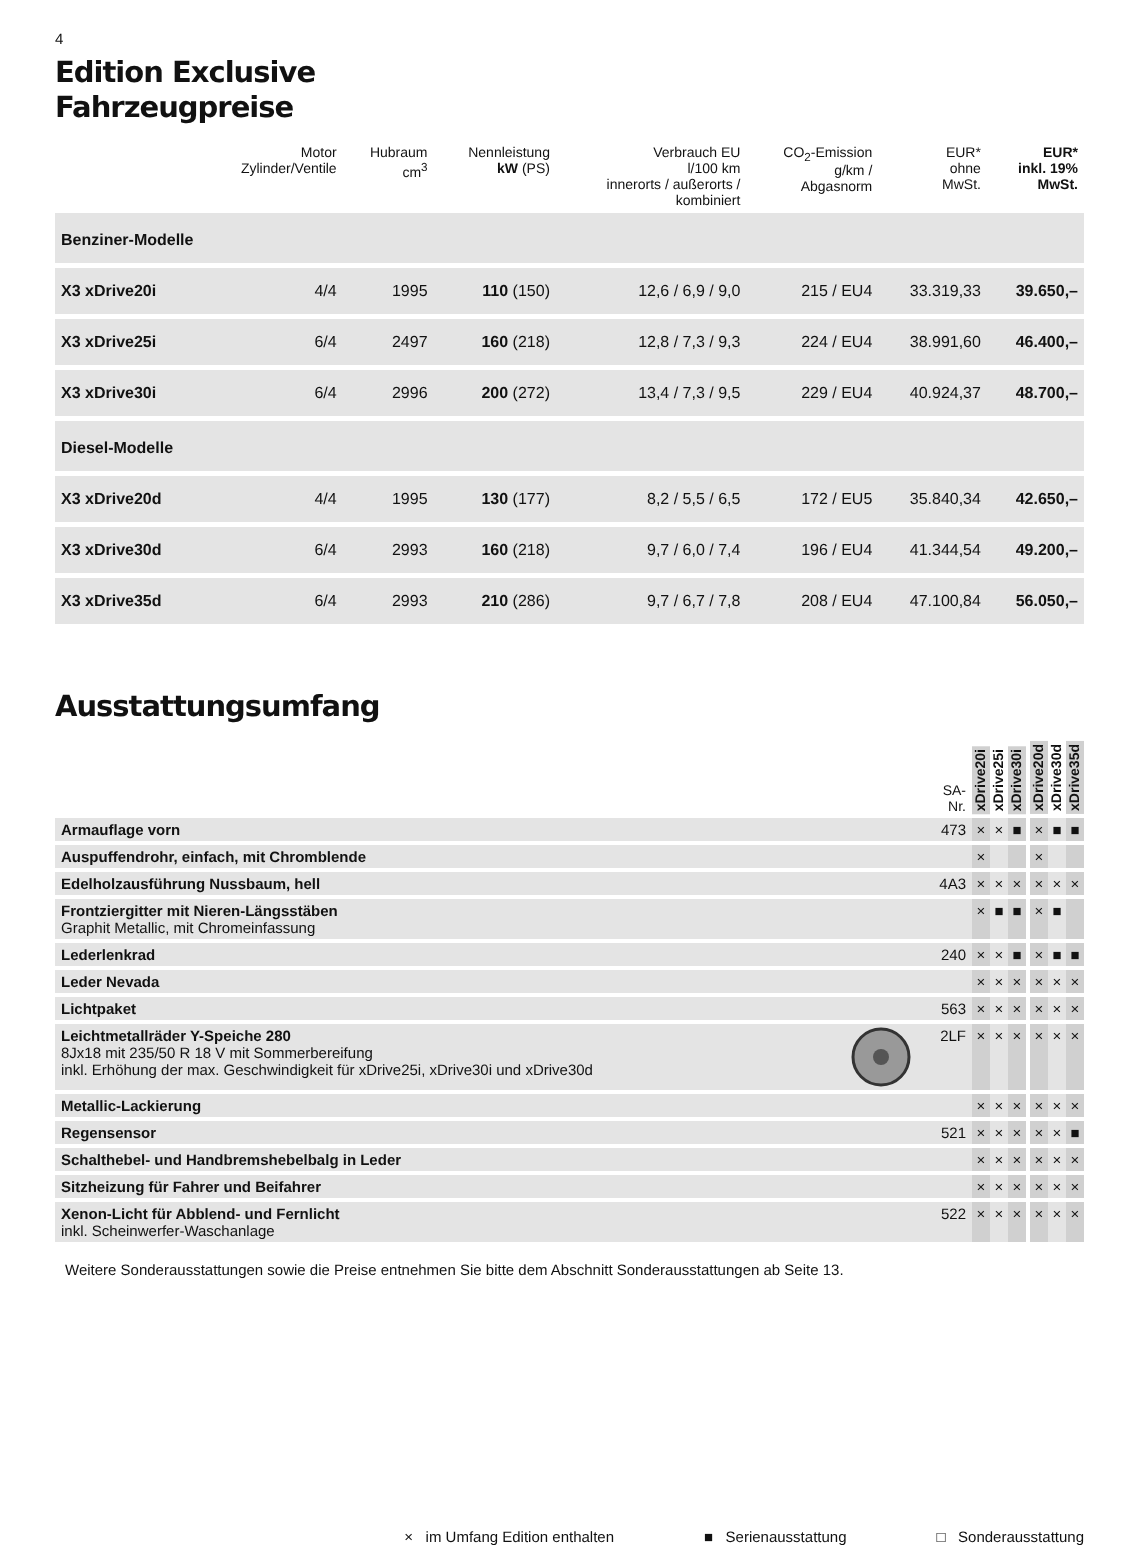4
Edition Exclusive
Fahrzeugpreise
| | Motor Zylinder/Ventile | Hubraum cm<sup>3</sup> | Nennleistung kW (PS) | Verbrauch EU l/100 km innerorts / außerorts / kombiniert | CO<sub>2</sub>-Emission g/km / Abgasnorm | EUR* ohne MwSt. | EUR* inkl. 19% MwSt. |
| --- | --- | --- | --- | --- | --- | --- | --- |
| Benziner-Modelle | | | | | | | |
| X3 xDrive20i | 4/4 | 1995 | 110 (150) | 12,6 / 6,9 / 9,0 | 215 / EU4 | 33.319,33 | 39.650,– |
| X3 xDrive25i | 6/4 | 2497 | 160 (218) | 12,8 / 7,3 / 9,3 | 224 / EU4 | 38.991,60 | 46.400,– |
| X3 xDrive30i | 6/4 | 2996 | 200 (272) | 13,4 / 7,3 / 9,5 | 229 / EU4 | 40.924,37 | 48.700,– |
| Diesel-Modelle | | | | | | | |
| X3 xDrive20d | 4/4 | 1995 | 130 (177) | 8,2 / 5,5 / 6,5 | 172 / EU5 | 35.840,34 | 42.650,– |
| X3 xDrive30d | 6/4 | 2993 | 160 (218) | 9,7 / 6,0 / 7,4 | 196 / EU4 | 41.344,54 | 49.200,– |
| X3 xDrive35d | 6/4 | 2993 | 210 (286) | 9,7 / 6,7 / 7,8 | 208 / EU4 | 47.100,84 | 56.050,– |
Ausstattungsumfang
| | SA- Nr. | xDrive20i | xDrive25i | xDrive30i | | xDrive20d | xDrive30d | xDrive35d |
| --- | --- | --- | --- | --- | --- | --- | --- | --- |
| Armauflage vorn | 473 | × | × | ■ | | × | ■ | ■ |
| Auspuffendrohr, einfach, mit Chromblende | | × | | | | × | | |
| Edelholzausführung Nussbaum, hell | 4A3 | × | × | × | | × | × | × |
| Frontziergitter mit Nieren-Längsstäben Graphit Metallic, mit Chromeinfassung | | × | ■ | ■ | | × | ■ | |
| Lederlenkrad | 240 | × | × | ■ | | × | ■ | ■ |
| Leder Nevada | | × | × | × | | × | × | × |
| Lichtpaket | 563 | × | × | × | | × | × | × |
| Leichtmetallräder Y-Speiche 280 8Jx18 mit 235/50 R 18 V mit Sommerbereifung inkl. Erhöhung der max. Geschwindigkeit für xDrive25i, xDrive30i und xDrive30d | 2LF | × | × | × | | × | × | × |
| Metallic-Lackierung | | × | × | × | | × | × | × |
| Regensensor | 521 | × | × | × | | × | × | ■ |
| Schalthebel- und Handbremshebelbalg in Leder | | × | × | × | | × | × | × |
| Sitzheizung für Fahrer und Beifahrer | | × | × | × | | × | × | × |
| Xenon-Licht für Abblend- und Fernlicht inkl. Scheinwerfer-Waschanlage | 522 | × | × | × | | × | × | × |
Weitere Sonderausstattungen sowie die Preise entnehmen Sie bitte dem Abschnitt Sonderausstattungen ab Seite 13.
× im Umfang Edition enthalten ■ Serienausstattung □ Sonderausstattung